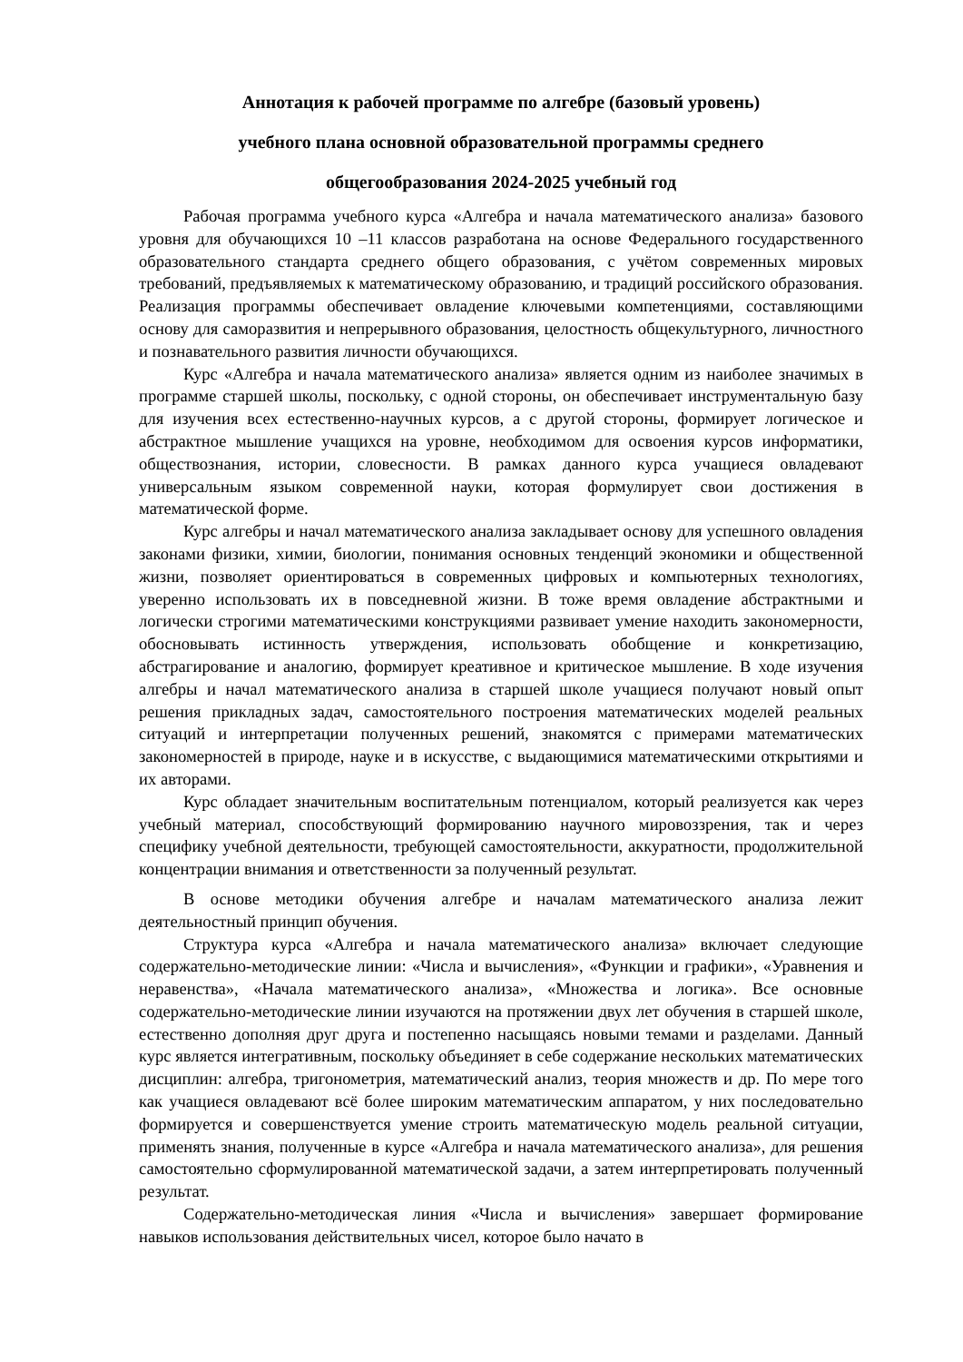Аннотация к рабочей программе по алгебре (базовый уровень)
учебного плана основной образовательной программы среднего
общегообразования 2024-2025 учебный год
Рабочая программа учебного курса «Алгебра и начала математического анализа» базового уровня для обучающихся 10 –11 классов разработана на основе Федерального государственного образовательного стандарта среднего общего образования, с учётом современных мировых требований, предъявляемых к математическому образованию, и традиций российского образования. Реализация программы обеспечивает овладение ключевыми компетенциями, составляющими основу для саморазвития и непрерывного образования, целостность общекультурного, личностного и познавательного развития личности обучающихся.
Курс «Алгебра и начала математического анализа» является одним из наиболее значимых в программе старшей школы, поскольку, с одной стороны, он обеспечивает инструментальную базу для изучения всех естественно-научных курсов, а с другой стороны, формирует логическое и абстрактное мышление учащихся на уровне, необходимом для освоения курсов информатики, обществознания, истории, словесности. В рамках данного курса учащиеся овладевают универсальным языком современной науки, которая формулирует свои достижения в математической форме.
Курс алгебры и начал математического анализа закладывает основу для успешного овладения законами физики, химии, биологии, понимания основных тенденций экономики и общественной жизни, позволяет ориентироваться в современных цифровых и компьютерных технологиях, уверенно использовать их в повседневной жизни. В тоже время овладение абстрактными и логически строгими математическими конструкциями развивает умение находить закономерности, обосновывать истинность утверждения, использовать обобщение и конкретизацию, абстрагирование и аналогию, формирует креативное и критическое мышление. В ходе изучения алгебры и начал математического анализа в старшей школе учащиеся получают новый опыт решения прикладных задач, самостоятельного построения математических моделей реальных ситуаций и интерпретации полученных решений, знакомятся с примерами математических закономерностей в природе, науке и в искусстве, с выдающимися математическими открытиями и их авторами.
Курс обладает значительным воспитательным потенциалом, который реализуется как через учебный материал, способствующий формированию научного мировоззрения, так и через специфику учебной деятельности, требующей самостоятельности, аккуратности, продолжительной концентрации внимания и ответственности за полученный результат.
В основе методики обучения алгебре и началам математического анализа лежит деятельностный принцип обучения.
Структура курса «Алгебра и начала математического анализа» включает следующие содержательно-методические линии: «Числа и вычисления», «Функции и графики», «Уравнения и неравенства», «Начала математического анализа», «Множества и логика». Все основные содержательно-методические линии изучаются на протяжении двух лет обучения в старшей школе, естественно дополняя друг друга и постепенно насыщаясь новыми темами и разделами. Данный курс является интегративным, поскольку объединяет в себе содержание нескольких математических дисциплин: алгебра, тригонометрия, математический анализ, теория множеств и др. По мере того как учащиеся овладевают всё более широким математическим аппаратом, у них последовательно формируется и совершенствуется умение строить математическую модель реальной ситуации, применять знания, полученные в курсе «Алгебра и начала математического анализа», для решения самостоятельно сформулированной математической задачи, а затем интерпретировать полученный результат.
Содержательно-методическая линия «Числа и вычисления» завершает формирование навыков использования действительных чисел, которое было начато в